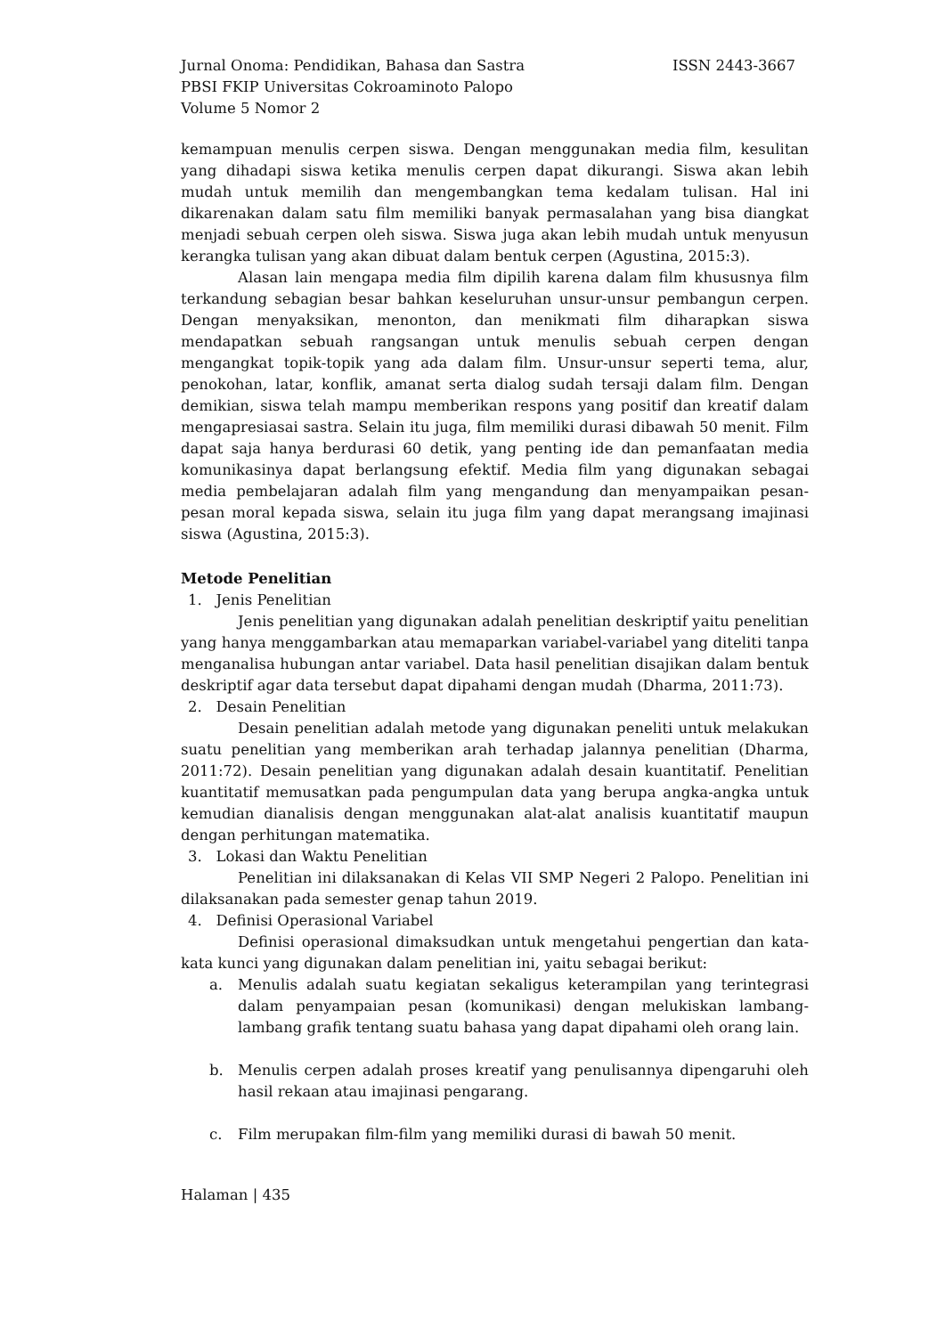Jurnal Onoma: Pendidikan, Bahasa dan Sastra ISSN 2443-3667
PBSI FKIP Universitas Cokroaminoto Palopo
Volume 5 Nomor 2
kemampuan menulis cerpen siswa. Dengan menggunakan media film, kesulitan yang dihadapi siswa ketika menulis cerpen dapat dikurangi. Siswa akan lebih mudah untuk memilih dan mengembangkan tema kedalam tulisan. Hal ini dikarenakan dalam satu film memiliki banyak permasalahan yang bisa diangkat menjadi sebuah cerpen oleh siswa. Siswa juga akan lebih mudah untuk menyusun kerangka tulisan yang akan dibuat dalam bentuk cerpen (Agustina, 2015:3).
Alasan lain mengapa media film dipilih karena dalam film khususnya film terkandung sebagian besar bahkan keseluruhan unsur-unsur pembangun cerpen. Dengan menyaksikan, menonton, dan menikmati film diharapkan siswa mendapatkan sebuah rangsangan untuk menulis sebuah cerpen dengan mengangkat topik-topik yang ada dalam film. Unsur-unsur seperti tema, alur, penokohan, latar, konflik, amanat serta dialog sudah tersaji dalam film. Dengan demikian, siswa telah mampu memberikan respons yang positif dan kreatif dalam mengapresiasai sastra. Selain itu juga, film memiliki durasi dibawah 50 menit. Film dapat saja hanya berdurasi 60 detik, yang penting ide dan pemanfaatan media komunikasinya dapat berlangsung efektif. Media film yang digunakan sebagai media pembelajaran adalah film yang mengandung dan menyampaikan pesan-pesan moral kepada siswa, selain itu juga film yang dapat merangsang imajinasi siswa (Agustina, 2015:3).
Metode Penelitian
1. Jenis Penelitian
Jenis penelitian yang digunakan adalah penelitian deskriptif yaitu penelitian yang hanya menggambarkan atau memaparkan variabel-variabel yang diteliti tanpa menganalisa hubungan antar variabel. Data hasil penelitian disajikan dalam bentuk deskriptif agar data tersebut dapat dipahami dengan mudah (Dharma, 2011:73).
2. Desain Penelitian
Desain penelitian adalah metode yang digunakan peneliti untuk melakukan suatu penelitian yang memberikan arah terhadap jalannya penelitian (Dharma, 2011:72). Desain penelitian yang digunakan adalah desain kuantitatif. Penelitian kuantitatif memusatkan pada pengumpulan data yang berupa angka-angka untuk kemudian dianalisis dengan menggunakan alat-alat analisis kuantitatif maupun dengan perhitungan matematika.
3. Lokasi dan Waktu Penelitian
Penelitian ini dilaksanakan di Kelas VII SMP Negeri 2 Palopo. Penelitian ini dilaksanakan pada semester genap tahun 2019.
4. Definisi Operasional Variabel
Definisi operasional dimaksudkan untuk mengetahui pengertian dan kata-kata kunci yang digunakan dalam penelitian ini, yaitu sebagai berikut:
a. Menulis adalah suatu kegiatan sekaligus keterampilan yang terintegrasi dalam penyampaian pesan (komunikasi) dengan melukiskan lambang-lambang grafik tentang suatu bahasa yang dapat dipahami oleh orang lain.
b. Menulis cerpen adalah proses kreatif yang penulisannya dipengaruhi oleh hasil rekaan atau imajinasi pengarang.
c. Film merupakan film-film yang memiliki durasi di bawah 50 menit.
Halaman | 435